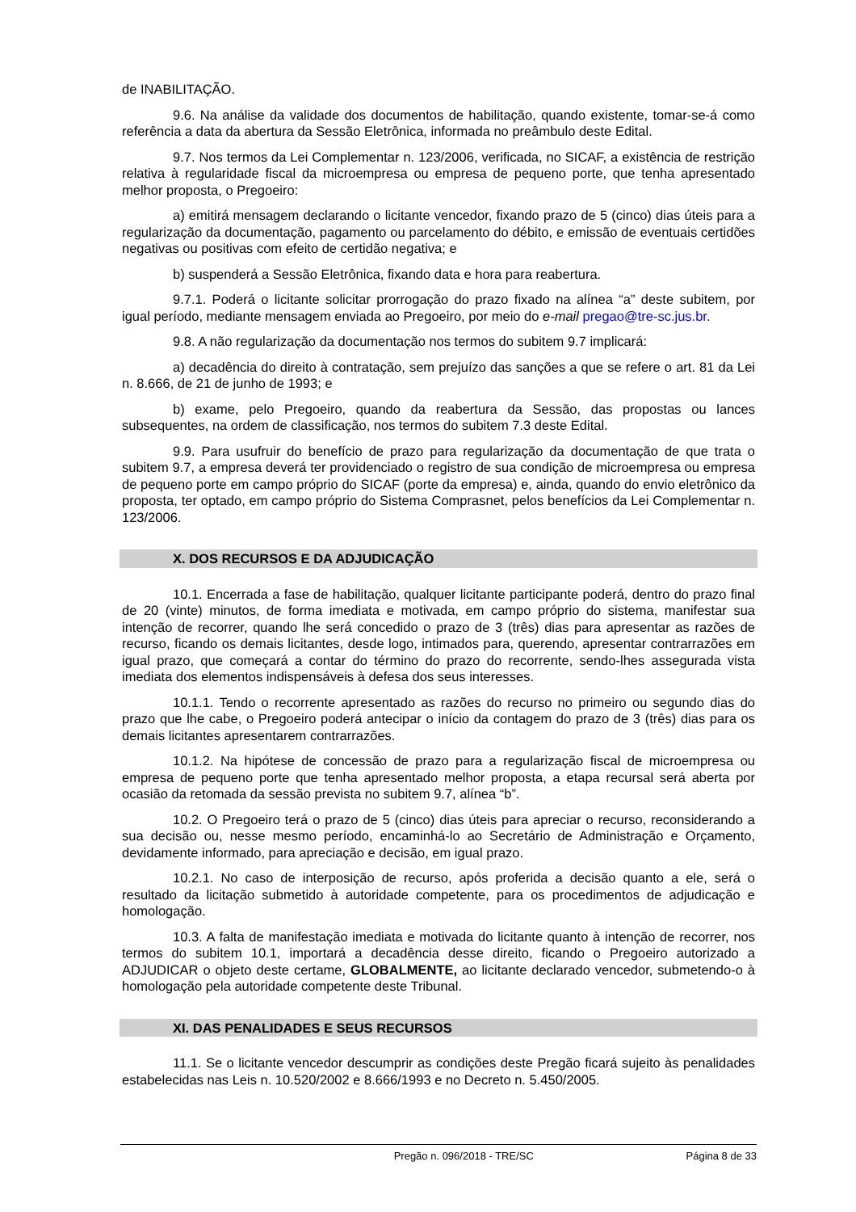de INABILITAÇÃO.
9.6. Na análise da validade dos documentos de habilitação, quando existente, tomar-se-á como referência a data da abertura da Sessão Eletrônica, informada no preâmbulo deste Edital.
9.7. Nos termos da Lei Complementar n. 123/2006, verificada, no SICAF, a existência de restrição relativa à regularidade fiscal da microempresa ou empresa de pequeno porte, que tenha apresentado melhor proposta, o Pregoeiro:
a) emitirá mensagem declarando o licitante vencedor, fixando prazo de 5 (cinco) dias úteis para a regularização da documentação, pagamento ou parcelamento do débito, e emissão de eventuais certidões negativas ou positivas com efeito de certidão negativa; e
b) suspenderá a Sessão Eletrônica, fixando data e hora para reabertura.
9.7.1. Poderá o licitante solicitar prorrogação do prazo fixado na alínea “a” deste subitem, por igual período, mediante mensagem enviada ao Pregoeiro, por meio do e-mail pregao@tre-sc.jus.br.
9.8. A não regularização da documentação nos termos do subitem 9.7 implicará:
a) decadência do direito à contratação, sem prejuízo das sanções a que se refere o art. 81 da Lei n. 8.666, de 21 de junho de 1993; e
b) exame, pelo Pregoeiro, quando da reabertura da Sessão, das propostas ou lances subsequentes, na ordem de classificação, nos termos do subitem 7.3 deste Edital.
9.9. Para usufruir do benefício de prazo para regularização da documentação de que trata o subitem 9.7, a empresa deverá ter providenciado o registro de sua condição de microempresa ou empresa de pequeno porte em campo próprio do SICAF (porte da empresa) e, ainda, quando do envio eletrônico da proposta, ter optado, em campo próprio do Sistema Comprasnet, pelos benefícios da Lei Complementar n. 123/2006.
X. DOS RECURSOS E DA ADJUDICAÇÃO
10.1. Encerrada a fase de habilitação, qualquer licitante participante poderá, dentro do prazo final de 20 (vinte) minutos, de forma imediata e motivada, em campo próprio do sistema, manifestar sua intenção de recorrer, quando lhe será concedido o prazo de 3 (três) dias para apresentar as razões de recurso, ficando os demais licitantes, desde logo, intimados para, querendo, apresentar contrarrazões em igual prazo, que começará a contar do término do prazo do recorrente, sendo-lhes assegurada vista imediata dos elementos indispensáveis à defesa dos seus interesses.
10.1.1. Tendo o recorrente apresentado as razões do recurso no primeiro ou segundo dias do prazo que lhe cabe, o Pregoeiro poderá antecipar o início da contagem do prazo de 3 (três) dias para os demais licitantes apresentarem contrarrazões.
10.1.2. Na hipótese de concessão de prazo para a regularização fiscal de microempresa ou empresa de pequeno porte que tenha apresentado melhor proposta, a etapa recursal será aberta por ocasião da retomada da sessão prevista no subitem 9.7, alínea “b”.
10.2. O Pregoeiro terá o prazo de 5 (cinco) dias úteis para apreciar o recurso, reconsiderando a sua decisão ou, nesse mesmo período, encaminhá-lo ao Secretário de Administração e Orçamento, devidamente informado, para apreciação e decisão, em igual prazo.
10.2.1. No caso de interposição de recurso, após proferida a decisão quanto a ele, será o resultado da licitação submetido à autoridade competente, para os procedimentos de adjudicação e homologação.
10.3. A falta de manifestação imediata e motivada do licitante quanto à intenção de recorrer, nos termos do subitem 10.1, importará a decadência desse direito, ficando o Pregoeiro autorizado a ADJUDICAR o objeto deste certame, GLOBALMENTE, ao licitante declarado vencedor, submetendo-o à homologação pela autoridade competente deste Tribunal.
XI. DAS PENALIDADES E SEUS RECURSOS
11.1. Se o licitante vencedor descumprir as condições deste Pregão ficará sujeito às penalidades estabelecidas nas Leis n. 10.520/2002 e 8.666/1993 e no Decreto n. 5.450/2005.
Pregão n. 096/2018 - TRE/SC Página 8 de 33